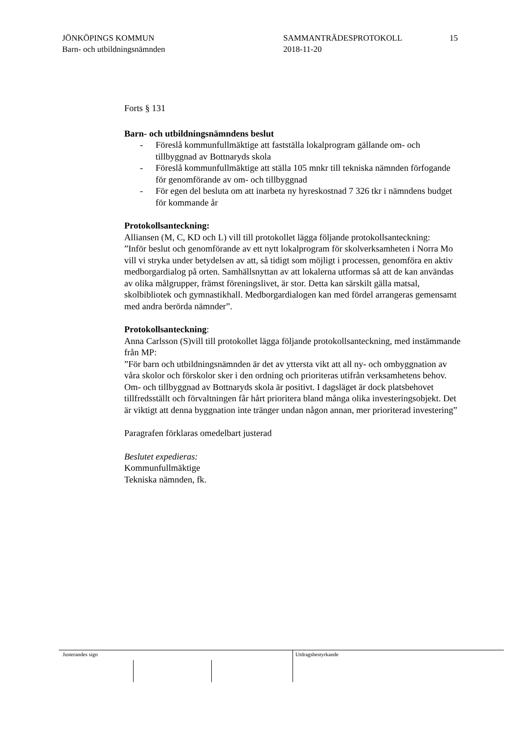JÖNKÖPINGS KOMMUN
Barn- och utbildningsnämnden
SAMMANTRÄDESPROTOKOLL
2018-11-20
15
Forts § 131
Barn- och utbildningsnämndens beslut
- Föreslå kommunfullmäktige att fastställa lokalprogram gällande om- och tillbyggnad av Bottnaryds skola
- Föreslå kommunfullmäktige att ställa 105 mnkr till tekniska nämnden förfogande för genomförande av om- och tillbyggnad
- För egen del besluta om att inarbeta ny hyreskostnad 7 326 tkr i nämndens budget för kommande år
Protokollsanteckning:
Alliansen (M, C, KD och L) vill till protokollet lägga följande protokollsanteckning:
”Inför beslut och genomförande av ett nytt lokalprogram för skolverksamheten i Norra Mo vill vi stryka under betydelsen av att, så tidigt som möjligt i processen, genomföra en aktiv medborgardialog på orten. Samhällsnyttan av att lokalerna utformas så att de kan användas av olika målgrupper, främst föreningslivet, är stor. Detta kan särskilt gälla matsal, skolbibliotek och gymnastikhall. Medborgardialogen kan med fördel arrangeras gemensamt med andra berörda nämnder”.
Protokollsanteckning:
Anna Carlsson (S)vill till protokollet lägga följande protokollsanteckning, med instämmande från MP:
”För barn och utbildningsnämnden är det av yttersta vikt att all ny- och ombyggnation av våra skolor och förskolor sker i den ordning och prioriteras utifrån verksamhetens behov. Om- och tillbyggnad av Bottnaryds skola är positivt. I dagsläget är dock platsbehovet tillfredsställt och förvaltningen får hårt prioritera bland många olika investeringsobjekt. Det är viktigt att denna byggnation inte tränger undan någon annan, mer prioriterad investering”
Paragrafen förklaras omedelbart justerad
Beslutet expedieras:
Kommunfullmäktige
Tekniska nämnden, fk.
Justerandes sign Utdragsbestyrkande